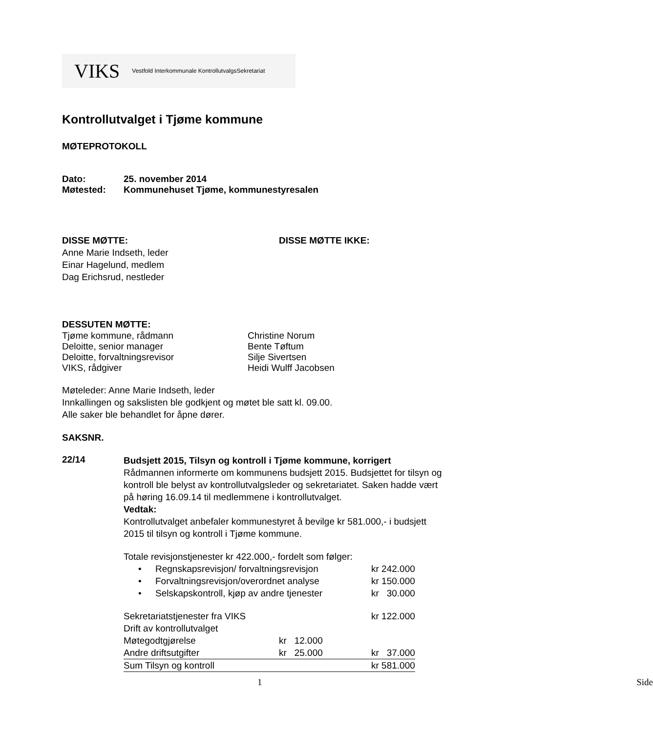VIKS Vestfold Interkommunale KontrollutvalgsSekretariat
Kontrollutvalget i Tjøme kommune
MØTEPROTOKOLL
Dato: 25. november 2014
Møtested: Kommunehuset Tjøme, kommunestyresalen
DISSE MØTTE:
Anne Marie Indseth, leder
Einar Hagelund, medlem
Dag Erichsrud, nestleder
DISSE MØTTE IKKE:
DESSUTEN MØTTE:
Tjøme kommune, rådmann Christine Norum
Deloitte, senior manager Bente Tøftum
Deloitte, forvaltningsrevisor Silje Sivertsen
VIKS, rådgiver Heidi Wulff Jacobsen
Møteleder: Anne Marie Indseth, leder
Innkallingen og sakslisten ble godkjent og møtet ble satt kl. 09.00.
Alle saker ble behandlet for åpne dører.
SAKSNR.
22/14
Budsjett 2015, Tilsyn og kontroll i Tjøme kommune, korrigert
Rådmannen informerte om kommunens budsjett 2015. Budsjettet for tilsyn og kontroll ble belyst av kontrollutvalgsleder og sekretariatet. Saken hadde vært på høring 16.09.14 til medlemmene i kontrollutvalget.
Vedtak:
Kontrollutvalget anbefaler kommunestyret å bevilge kr 581.000,- i budsjett 2015 til tilsyn og kontroll i Tjøme kommune.
Totale revisjonstjenester kr 422.000,- fordelt som følger:
| • | Regnskapsrevisjon/ forvaltningsrevisjon | kr 242.000 |
| • | Forvaltningsrevisjon/overordnet analyse | kr 150.000 |
| • | Selskapskontroll, kjøp av andre tjenester | kr 30.000 |
| Sekretariatstjenester fra VIKS | | kr 122.000 |
| Drift av kontrollutvalget | | |
| Møtegodtgjørelse | kr 12.000 | |
| Andre driftsutgifter | kr 25.000 | kr 37.000 |
| Sum Tilsyn og kontroll | | kr 581.000 |
1 Side